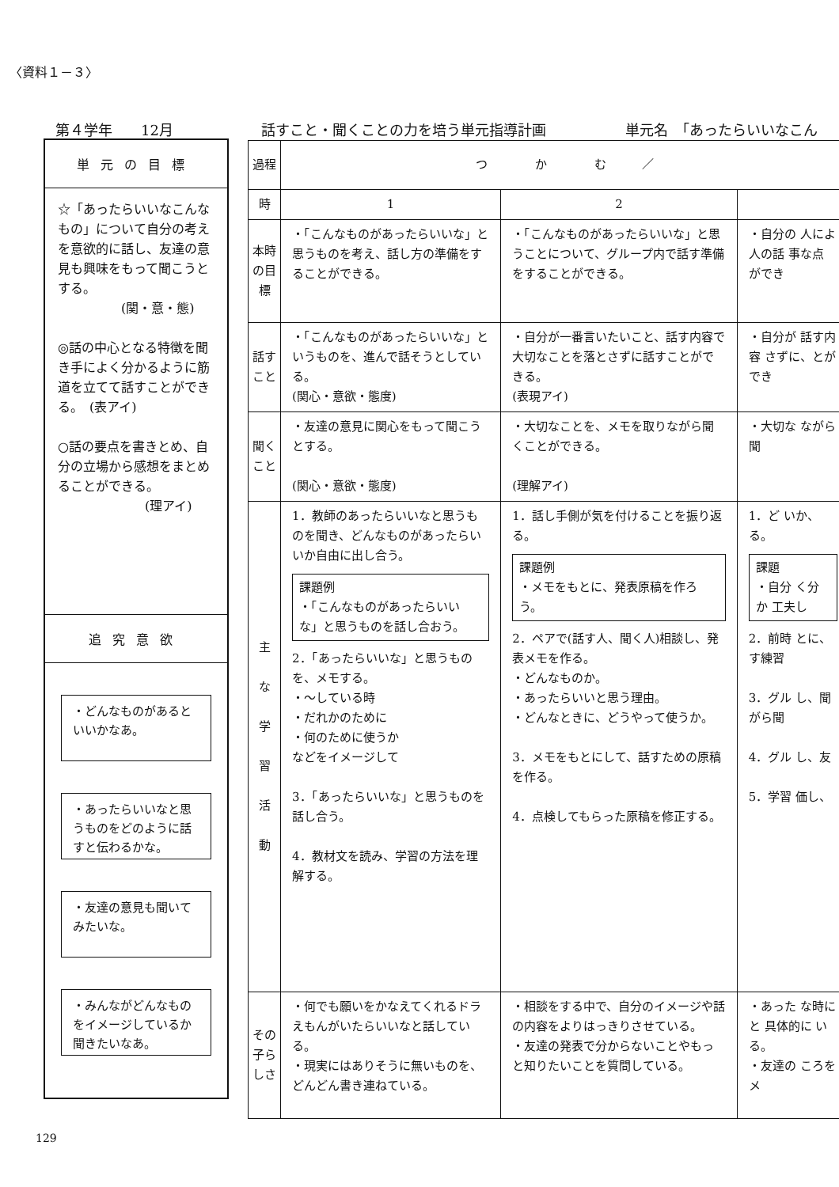〈資料１－３〉
第４学年　　12月 話すこと・聞くことの力を培う単元指導計画 単元名　「あったらいいなこん
単元の目標
☆「あったらいいなこんなもの」について自分の考えを意欲的に話し、友達の意見も興味をもって聞こうとする。
(関・意・態)
◎話の中心となる特徴を聞き手によく分かるように筋道を立てて話すことができる。　(表アイ)
○話の要点を書きとめ、自分の立場から感想をまとめることができる。
(理アイ)
追究意欲
・どんなものがあるといいかなあ。
・あったらいいなと思うものをどのように話すと伝わるかな。
・友達の意見も聞いてみたいな。
・みんながどんなものをイメージしているか聞きたいなあ。
| 過程 | つ か む ／ | | |
| 時 | 1 | 2 | |
| 本時の目標 | ・「こんなものがあったらいいな」と思うものを考え、話し方の準備をすることができる。 | ・「こんなものがあったらいいな」と思うことについて、グループ内で話す準備をすることができる。 | ・自分の 人によ 人の話 事な点 ができ |
| 話すこと | ・「こんなものがあったらいいな」というものを、進んで話そうとしている。 (関心・意欲・態度) | ・自分が一番言いたいこと、話す内容で大切なことを落とさずに話すことができる。 (表現アイ) | ・自分が 話す内容 さずに、とができ |
| 聞くこと | ・友達の意見に関心をもって聞こうとする。 (関心・意欲・態度) | ・大切なことを、メモを取りながら聞くことができる。 (理解アイ) | ・大切な ながら聞 |
| 主 な 学 習 活 動 | 1．教師のあったらいいなと思うものを聞き、どんなものがあったらいいか自由に出し合う。 課題例 ・「こんなものがあったらいいな」と思うものを話し合おう。 2．「あったらいいな」と思うものを、メモする。 ・～している時 ・だれかのために ・何のために使うか などをイメージして 3．「あったらいいな」と思うものを話し合う。 4．教材文を読み、学習の方法を理解する。 | 1．話し手側が気を付けることを振り返る。 課題例 ・メモをもとに、発表原稿を作ろう。 2．ペアで(話す人、聞く人)相談し、発表メモを作る。 ・どんなものか。 ・あったらいいと思う理由。 ・どんなときに、どうやって使うか。 3．メモをもとにして、話すための原稿を作る。 4．点検してもらった原稿を修正する。 | 1．ど いか、る。 課題 ・自分 く分か 工夫し 2．前時 とに、す練習 3．グル し、聞 がら聞 4．グル し、友 5．学習 価し、 |
| その子らしさ | ・何でも願いをかなえてくれるドラえもんがいたらいいなと話している。 ・現実にはありそうに無いものを、どんどん書き連ねている。 | ・相談をする中で、自分のイメージや話の内容をよりはっきりさせている。 ・友達の発表で分からないことやもっと知りたいことを質問している。 | ・あった な時にと 具体的に いる。 ・友達の ころをメ |
129